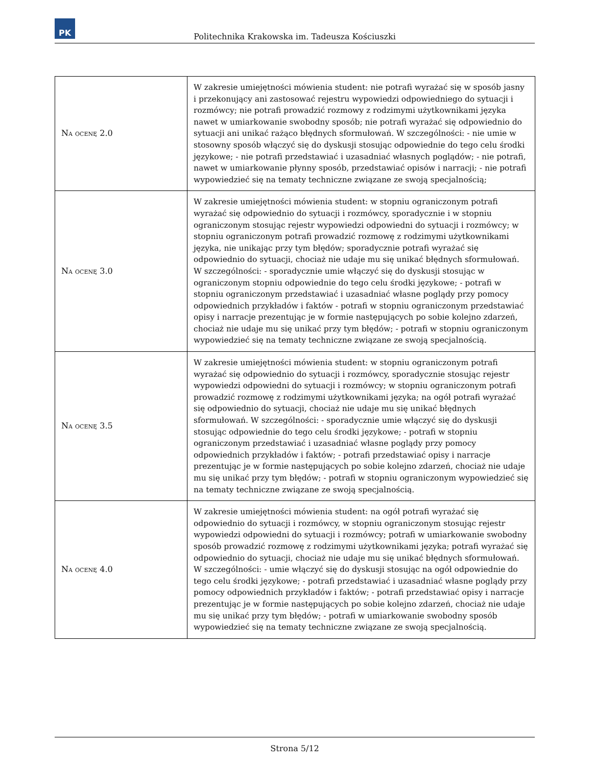PK
Politechnika Krakowska im. Tadeusza Kościuszki
| Na ocenę 2.0 | W zakresie umiejętności mówienia student: nie potrafi wyrażać się w sposób jasny i przekonujący ani zastosować rejestru wypowiedzi odpowiedniego do sytuacji i rozmówcy; nie potrafi prowadzić rozmowy z rodzimymi użytkownikami języka nawet w umiarkowanie swobodny sposób; nie potrafi wyrażać się odpowiednio do sytuacji ani unikać rażąco błędnych sformułowań. W szczególności: - nie umie w stosowny sposób włączyć się do dyskusji stosując odpowiednie do tego celu środki językowe; - nie potrafi przedstawiać i uzasadniać własnych poglądów; - nie potrafi, nawet w umiarkowanie płynny sposób, przedstawiać opisów i narracji; - nie potrafi wypowiedzieć się na tematy techniczne związane ze swoją specjalnością; |
| Na ocenę 3.0 | W zakresie umiejętności mówienia student: w stopniu ograniczonym potrafi wyrażać się odpowiednio do sytuacji i rozmówcy, sporadycznie i w stopniu ograniczonym stosując rejestr wypowiedzi odpowiedni do sytuacji i rozmówcy; w stopniu ograniczonym potrafi prowadzić rozmowę z rodzimymi użytkownikami języka, nie unikając przy tym błędów; sporadycznie potrafi wyrażać się odpowiednio do sytuacji, chociaż nie udaje mu się unikać błędnych sformułowań. W szczególności: - sporadycznie umie włączyć się do dyskusji stosując w ograniczonym stopniu odpowiednie do tego celu środki językowe; - potrafi w stopniu ograniczonym przedstawiać i uzasadniać własne poglądy przy pomocy odpowiednich przykładów i faktów - potrafi w stopniu ograniczonym przedstawiać opisy i narracje prezentując je w formie następujących po sobie kolejno zdarzeń, chociaż nie udaje mu się unikać przy tym błędów; - potrafi w stopniu ograniczonym wypowiedzieć się na tematy techniczne związane ze swoją specjalnością. |
| Na ocenę 3.5 | W zakresie umiejętności mówienia student: w stopniu ograniczonym potrafi wyrażać się odpowiednio do sytuacji i rozmówcy, sporadycznie stosując rejestr wypowiedzi odpowiedni do sytuacji i rozmówcy; w stopniu ograniczonym potrafi prowadzić rozmowę z rodzimymi użytkownikami języka; na ogół potrafi wyrażać się odpowiednio do sytuacji, chociaż nie udaje mu się unikać błędnych sformułowań. W szczególności: - sporadycznie umie włączyć się do dyskusji stosując odpowiednie do tego celu środki językowe; - potrafi w stopniu ograniczonym przedstawiać i uzasadniać własne poglądy przy pomocy odpowiednich przykładów i faktów; - potrafi przedstawiać opisy i narracje prezentując je w formie następujących po sobie kolejno zdarzeń, chociaż nie udaje mu się unikać przy tym błędów; - potrafi w stopniu ograniczonym wypowiedzieć się na tematy techniczne związane ze swoją specjalnością. |
| Na ocenę 4.0 | W zakresie umiejętności mówienia student: na ogół potrafi wyrażać się odpowiednio do sytuacji i rozmówcy, w stopniu ograniczonym stosując rejestr wypowiedzi odpowiedni do sytuacji i rozmówcy; potrafi w umiarkowanie swobodny sposób prowadzić rozmowę z rodzimymi użytkownikami języka; potrafi wyrażać się odpowiednio do sytuacji, chociaż nie udaje mu się unikać błędnych sformułowań. W szczególności: - umie włączyć się do dyskusji stosując na ogół odpowiednie do tego celu środki językowe; - potrafi przedstawiać i uzasadniać własne poglądy przy pomocy odpowiednich przykładów i faktów; - potrafi przedstawiać opisy i narracje prezentując je w formie następujących po sobie kolejno zdarzeń, chociaż nie udaje mu się unikać przy tym błędów; - potrafi w umiarkowanie swobodny sposób wypowiedzieć się na tematy techniczne związane ze swoją specjalnością. |
Strona 5/12